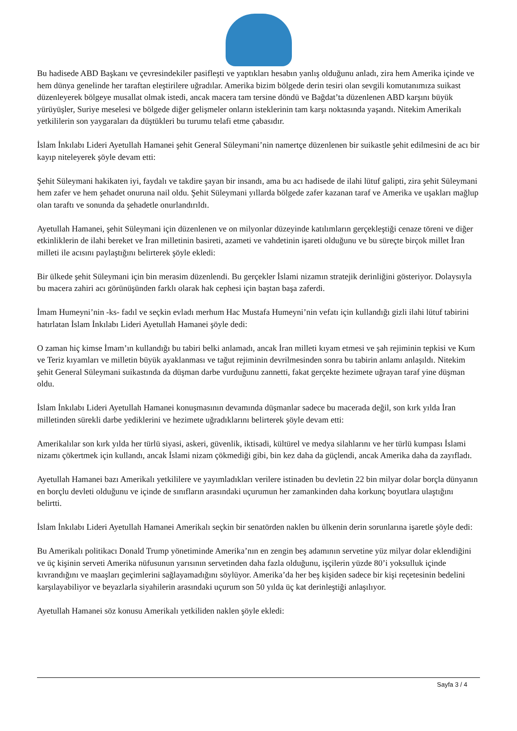Bu hadisede ABD Başkanı ve çevresindekiler pasifleşti ve yaptıkları hesabın yanlış olduğunu anladı, zira hem Amerika içinde ve hem dünya genelinde her taraftan eleştirilere uğradılar. Amerika bizim bölgede derin tesiri olan sevgili komutanımıza suikast düzenleyerek bölgeye musallat olmak istedi, ancak macera tam tersine döndü ve Bağdat’ta düzenlenen ABD karşını büyük yürüyüşler, Suriye meselesi ve bölgede diğer gelişmeler onların isteklerinin tam karşı noktasında yaşandı. Nitekim Amerikalı yetkililerin son yaygaraları da düştükleri bu turumu telafi etme çabasıdır.
İslam İnkılabı Lideri Ayetullah Hamanei şehit General Süleymani’nin namertçe düzenlenen bir suikastle şehit edilmesini de acı bir kayıp niteleyerek şöyle devam etti:
Şehit Süleymani hakikaten iyi, faydalı ve takdire şayan bir insandı, ama bu acı hadisede de ilahi lütuf galipti, zira şehit Süleymani hem zafer ve hem şehadet onuruna nail oldu. Şehit Süleymani yıllarda bölgede zafer kazanan taraf ve Amerika ve uşakları mağlup olan taraftı ve sonunda da şehadetle onurlandırıldı.
Ayetullah Hamanei, şehit Süleymani için düzenlenen ve on milyonlar düzeyinde katılımların gerçekleştiği cenaze töreni ve diğer etkinliklerin de ilahi bereket ve İran milletinin basireti, azameti ve vahdetinin işareti olduğunu ve bu süreçte birçok millet İran milleti ile acısını paylaştığını belirterek şöyle ekledi:
Bir ülkede şehit Süleymani için bin merasim düzenlendi. Bu gerçekler İslami nizamın stratejik derinliğini gösteriyor. Dolaysıyla bu macera zahiri acı görünüşünden farklı olarak hak cephesi için baştan başa zaferdi.
İmam Humeyni’nin -ks- fadıl ve seçkin evladı merhum Hac Mustafa Humeyni’nin vefatı için kullandığı gizli ilahi lütuf tabirini hatırlatan İslam İnkılabı Lideri Ayetullah Hamanei şöyle dedi:
O zaman hiç kimse İmam’ın kullandığı bu tabiri belki anlamadı, ancak İran milleti kıyam etmesi ve şah rejiminin tepkisi ve Kum ve Teriz kıyamları ve milletin büyük ayaklanması ve tağut rejiminin devrilmesinden sonra bu tabirin anlamı anlaşıldı. Nitekim şehit General Süleymani suikastında da düşman darbe vurduğunu zannetti, fakat gerçekte hezimete uğrayan taraf yine düşman oldu.
İslam İnkılabı Lideri Ayetullah Hamanei konuşmasının devamında düşmanlar sadece bu macerada değil, son kırk yılda İran milletinden sürekli darbe yediklerini ve hezimete uğradıklarını belirterek şöyle devam etti:
Amerikalılar son kırk yılda her türlü siyasi, askeri, güvenlik, iktisadi, kültürel ve medya silahlarını ve her türlü kumpası İslami nizamı çökertmek için kullandı, ancak İslami nizam çökmediği gibi, bin kez daha da güçlendi, ancak Amerika daha da zayıfladı.
Ayetullah Hamanei bazı Amerikalı yetkililere ve yayımladıkları verilere istinaden bu devletin 22 bin milyar dolar borçla dünyanın en borçlu devleti olduğunu ve içinde de sınıfların arasındaki uçurumun her zamankinden daha korkunç boyutlara ulaştığını belirtti.
İslam İnkılabı Lideri Ayetullah Hamanei Amerikalı seçkin bir senatörden naklen bu ülkenin derin sorunlarına işaretle şöyle dedi:
Bu Amerikalı politikacı Donald Trump yönetiminde Amerika’nın en zengin beş adamının servetine yüz milyar dolar eklendiğini ve üç kişinin serveti Amerika nüfusunun yarısının servetinden daha fazla olduğunu, işçilerin yüzde 80’i yoksulluk içinde kıvrandığını ve maaşları geçimlerini sağlayamadığını söylüyor. Amerika’da her beş kişiden sadece bir kişi reçetesinin bedelini karşılayabiliyor ve beyazlarla siyahilerin arasındaki uçurum son 50 yılda üç kat derinleştiği anlaşılıyor.
Ayetullah Hamanei söz konusu Amerikalı yetkiliden naklen şöyle ekledi:
Sayfa 3 / 4